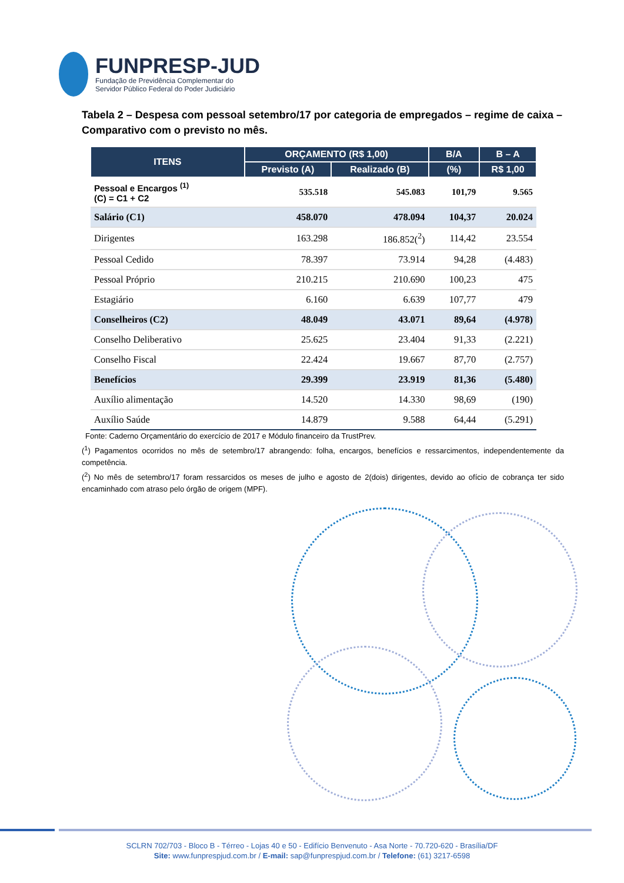FUNPRESP-JUD
Fundação de Previdência Complementar do
Servidor Público Federal do Poder Judiciário
Tabela 2 – Despesa com pessoal setembro/17 por categoria de empregados – regime de caixa – Comparativo com o previsto no mês.
| ITENS | ORÇAMENTO (R$ 1,00) | | B/A | B – A |
| --- | --- | --- | --- | --- |
| | Previsto (A) | Realizado (B) | (%) | R$ 1,00 |
| Pessoal e Encargos <sup>(1)</sup> (C) = C1 + C2 | 535.518 | 545.083 | 101,79 | 9.565 |
| Salário (C1) | 458.070 | 478.094 | 104,37 | 20.024 |
| Dirigentes | 163.298 | 186.852(<sup>2</sup>) | 114,42 | 23.554 |
| Pessoal Cedido | 78.397 | 73.914 | 94,28 | (4.483) |
| Pessoal Próprio | 210.215 | 210.690 | 100,23 | 475 |
| Estagiário | 6.160 | 6.639 | 107,77 | 479 |
| Conselheiros (C2) | 48.049 | 43.071 | 89,64 | (4.978) |
| Conselho Deliberativo | 25.625 | 23.404 | 91,33 | (2.221) |
| Conselho Fiscal | 22.424 | 19.667 | 87,70 | (2.757) |
| Benefícios | 29.399 | 23.919 | 81,36 | (5.480) |
| Auxílio alimentação | 14.520 | 14.330 | 98,69 | (190) |
| Auxílio Saúde | 14.879 | 9.588 | 64,44 | (5.291) |
Fonte: Caderno Orçamentário do exercício de 2017 e Módulo financeiro da TrustPrev.
(<sup>1</sup>) Pagamentos ocorridos no mês de setembro/17 abrangendo: folha, encargos, benefícios e ressarcimentos, independentemente da competência.
(<sup>2</sup>) No mês de setembro/17 foram ressarcidos os meses de julho e agosto de 2(dois) dirigentes, devido ao ofício de cobrança ter sido encaminhado com atraso pelo órgão de origem (MPF).
SCLRN 702/703 - Bloco B - Térreo - Lojas 40 e 50 - Edifício Benvenuto - Asa Norte - 70.720-620 - Brasília/DF
Site: www.funprespjud.com.br / E-mail: sap@funprespjud.com.br / Telefone: (61) 3217-6598